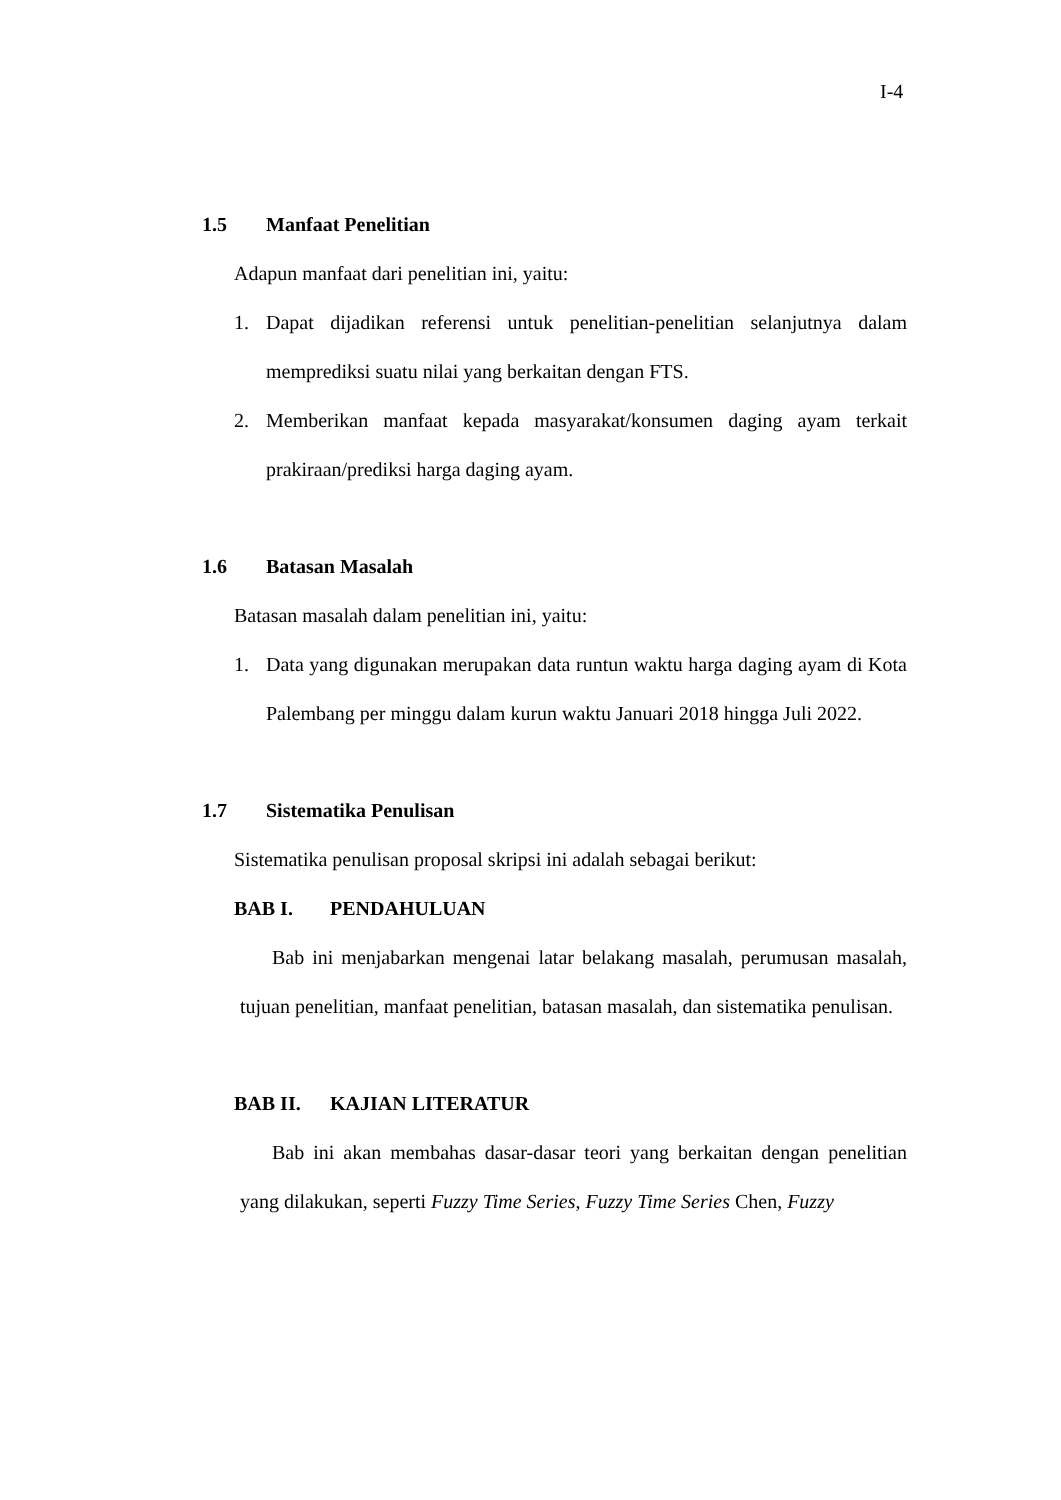I-4
1.5 Manfaat Penelitian
Adapun manfaat dari penelitian ini, yaitu:
1. Dapat dijadikan referensi untuk penelitian-penelitian selanjutnya dalam memprediksi suatu nilai yang berkaitan dengan FTS.
2. Memberikan manfaat kepada masyarakat/konsumen daging ayam terkait prakiraan/prediksi harga daging ayam.
1.6 Batasan Masalah
Batasan masalah dalam penelitian ini, yaitu:
1. Data yang digunakan merupakan data runtun waktu harga daging ayam di Kota Palembang per minggu dalam kurun waktu Januari 2018 hingga Juli 2022.
1.7 Sistematika Penulisan
Sistematika penulisan proposal skripsi ini adalah sebagai berikut:
BAB I. PENDAHULUAN
Bab ini menjabarkan mengenai latar belakang masalah, perumusan masalah, tujuan penelitian, manfaat penelitian, batasan masalah, dan sistematika penulisan.
BAB II. KAJIAN LITERATUR
Bab ini akan membahas dasar-dasar teori yang berkaitan dengan penelitian yang dilakukan, seperti Fuzzy Time Series, Fuzzy Time Series Chen, Fuzzy